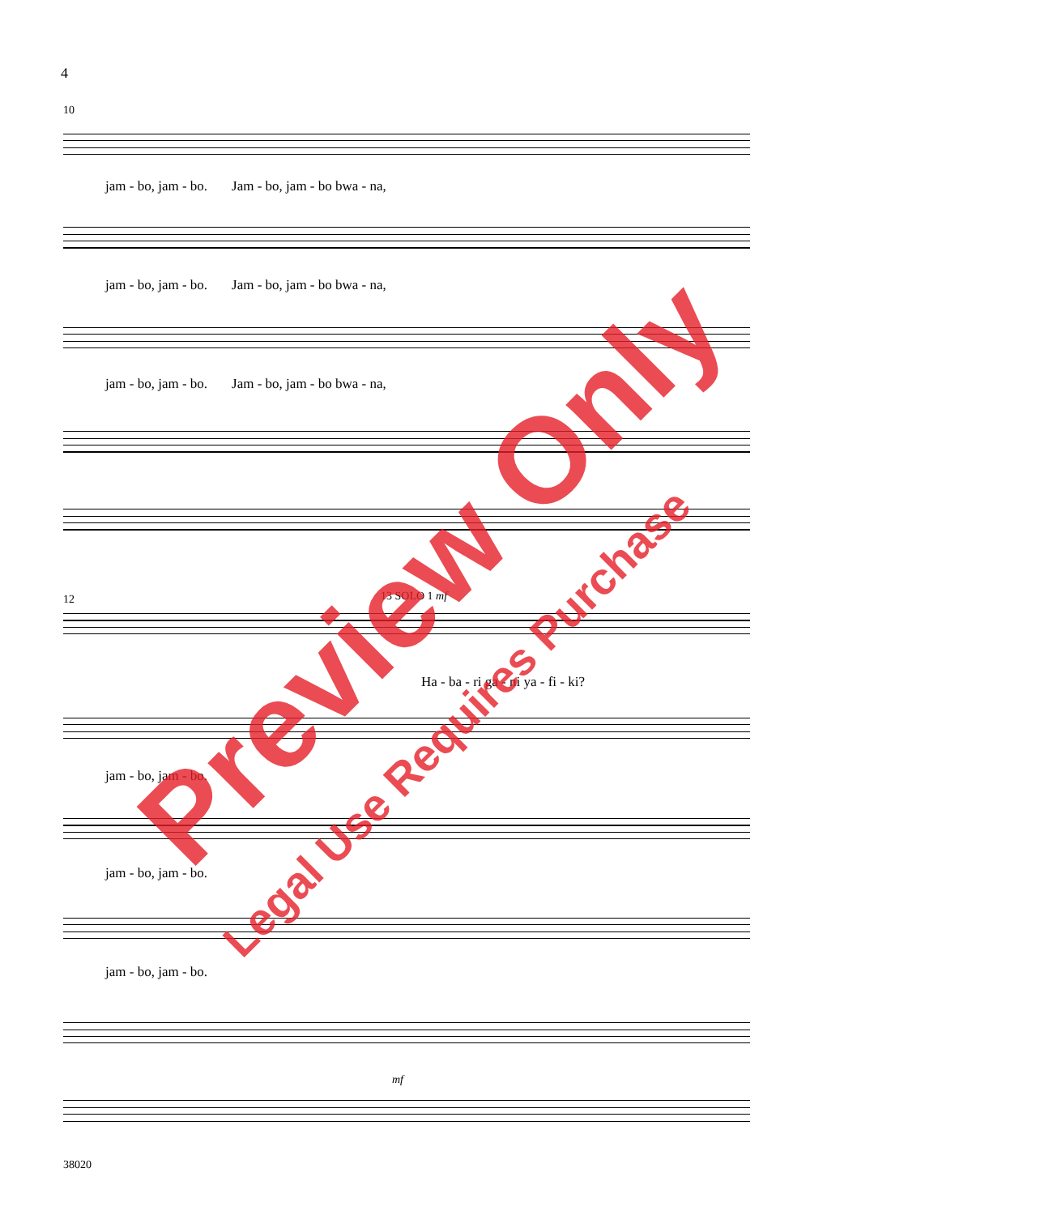4
10
jam - bo, jam - bo. Jam - bo, jam - bo bwa - na,
jam - bo, jam - bo. Jam - bo, jam - bo bwa - na,
jam - bo, jam - bo. Jam - bo, jam - bo bwa - na,
12 13 SOLO 1 mf
Ha - ba - ri ga - ni ya - fi - ki?
jam - bo, jam - bo.
jam - bo, jam - bo.
jam - bo, jam - bo.
mf
38020
Preview Only
Legal Use Requires Purchase